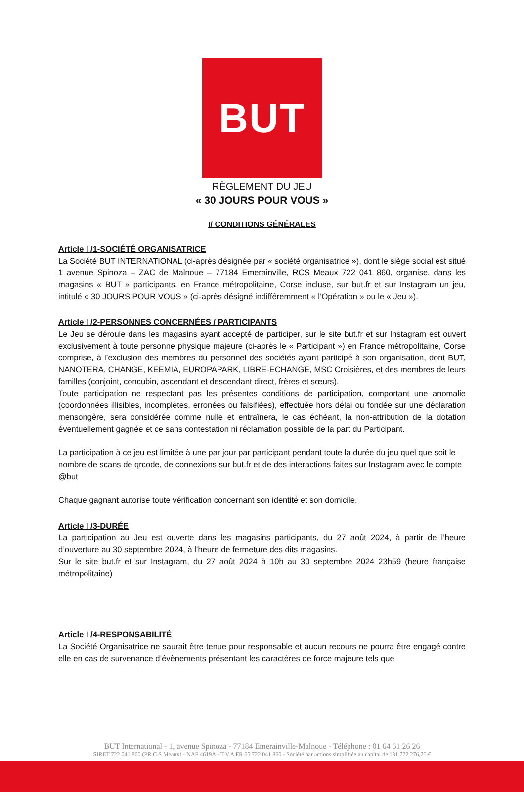BUT
RÈGLEMENT DU JEU
« 30 JOURS POUR VOUS »
I/ CONDITIONS GÉNÉRALES
Article I /1-SOCIÉTÉ ORGANISATRICE
La Société BUT INTERNATIONAL (ci-après désignée par « société organisatrice »), dont le siège social est situé 1 avenue Spinoza – ZAC de Malnoue – 77184 Emerainville, RCS Meaux 722 041 860, organise, dans les magasins « BUT » participants, en France métropolitaine, Corse incluse, sur but.fr et sur Instagram un jeu, intitulé « 30 JOURS POUR VOUS » (ci-après désigné indifféremment « l’Opération » ou le « Jeu »).
Article I /2-PERSONNES CONCERNÉES / PARTICIPANTS
Le Jeu se déroule dans les magasins ayant accepté de participer, sur le site but.fr et sur Instagram est ouvert exclusivement à toute personne physique majeure (ci-après le « Participant ») en France métropolitaine, Corse comprise, à l’exclusion des membres du personnel des sociétés ayant participé à son organisation, dont BUT, NANOTERA, CHANGE, KEEMIA, EUROPAPARK, LIBRE-ECHANGE, MSC Croisières, et des membres de leurs familles (conjoint, concubin, ascendant et descendant direct, frères et sœurs).
Toute participation ne respectant pas les présentes conditions de participation, comportant une anomalie (coordonnées illisibles, incomplètes, erronées ou falsifiées), effectuée hors délai ou fondée sur une déclaration mensongère, sera considérée comme nulle et entraînera, le cas échéant, la non-attribution de la dotation éventuellement gagnée et ce sans contestation ni réclamation possible de la part du Participant.
La participation à ce jeu est limitée à une par jour par participant pendant toute la durée du jeu quel que soit le nombre de scans de qrcode, de connexions sur but.fr et de des interactions faites sur Instagram avec le compte @but
Chaque gagnant autorise toute vérification concernant son identité et son domicile.
Article I /3-DURÉE
La participation au Jeu est ouverte dans les magasins participants, du 27 août 2024, à partir de l’heure d’ouverture au 30 septembre 2024, à l’heure de fermeture des dits magasins.
Sur le site but.fr et sur Instagram, du 27 août 2024 à 10h au 30 septembre 2024 23h59 (heure française métropolitaine)
Article I /4-RESPONSABILITÉ
La Société Organisatrice ne saurait être tenue pour responsable et aucun recours ne pourra être engagé contre elle en cas de survenance d’évènements présentant les caractères de force majeure tels que
BUT International - 1, avenue Spinoza - 77184 Emerainville-Malnoue - Téléphone : 01 64 61 26 26
SIRET 722 041 860 (PR.C.S Meaux) - NAF 4619A - T.V.A FR 65 722 041 860 - Société par actions simplifiée au capital de 131.772.276,25 €